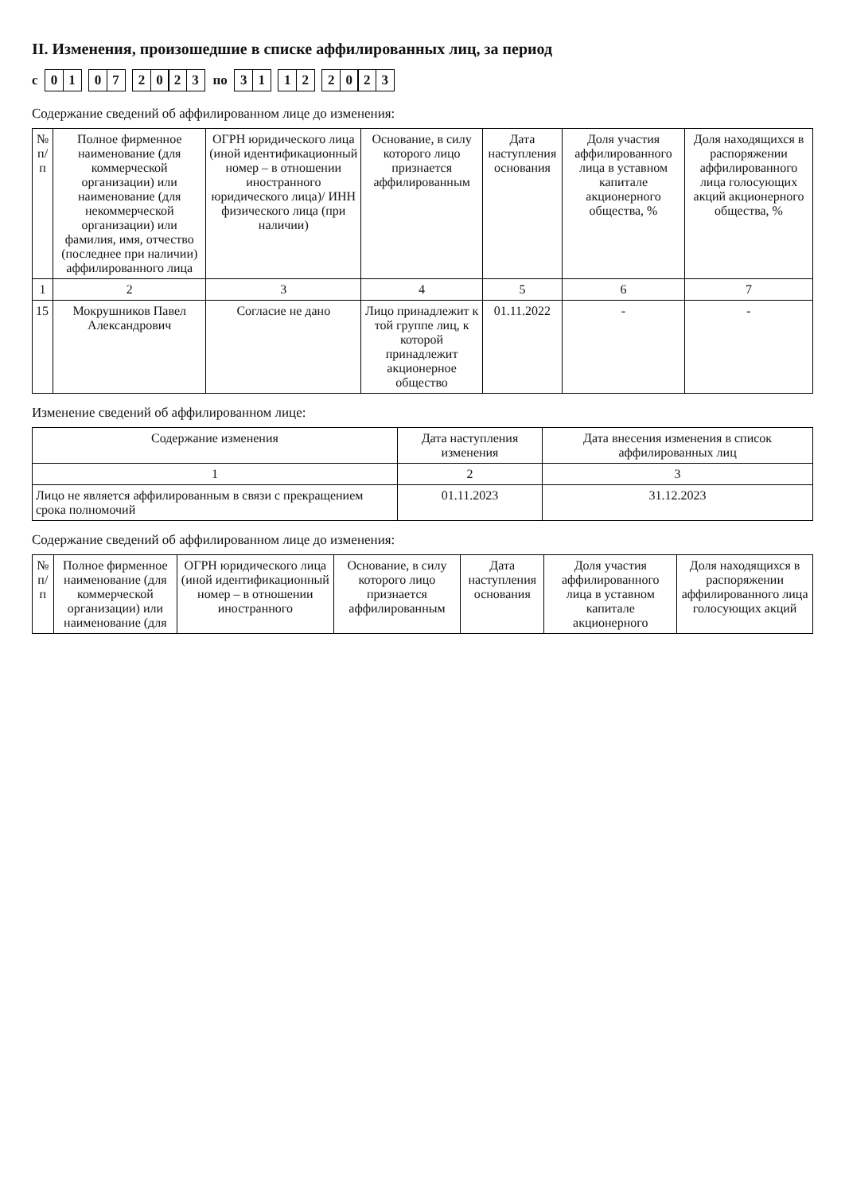II. Изменения, произошедшие в списке аффилированных лиц, за период
с
01 07 2023
по
31 12 2023
Содержание сведений об аффилированном лице до изменения:
| № п/п | Полное фирменное наименование (для коммерческой организации) или наименование (для некоммерческой организации) или фамилия, имя, отчество (последнее при наличии) аффилированного лица | ОГРН юридического лица (иной идентификационный номер – в отношении иностранного юридического лица)/ ИНН физического лица (при наличии) | Основание, в силу которого лицо признается аффилированным | Дата наступления основания | Доля участия аффилированного лица в уставном капитале акционерного общества, % | Доля находящихся в распоряжении аффилированного лица голосующих акций акционерного общества, % |
| --- | --- | --- | --- | --- | --- | --- |
| 1 | 2 | 3 | 4 | 5 | 6 | 7 |
| 15 | Мокрушников Павел Александрович | Согласие не дано | Лицо принадлежит к той группе лиц, к которой принадлежит акционерное общество | 01.11.2022 | - | - |
Изменение сведений об аффилированном лице:
| Содержание изменения | Дата наступления изменения | Дата внесения изменения в список аффилированных лиц |
| --- | --- | --- |
| 1 | 2 | 3 |
| Лицо не является аффилированным в связи с прекращением срока полномочий | 01.11.2023 | 31.12.2023 |
Содержание сведений об аффилированном лице до изменения:
| № п/п | Полное фирменное наименование (для коммерческой организации) или наименование (для | ОГРН юридического лица (иной идентификационный номер – в отношении иностранного | Основание, в силу которого лицо признается аффилированным | Дата наступления основания | Доля участия аффилированного лица в уставном капитале акционерного | Доля находящихся в распоряжении аффилированного лица голосующих акций |
| --- | --- | --- | --- | --- | --- | --- |